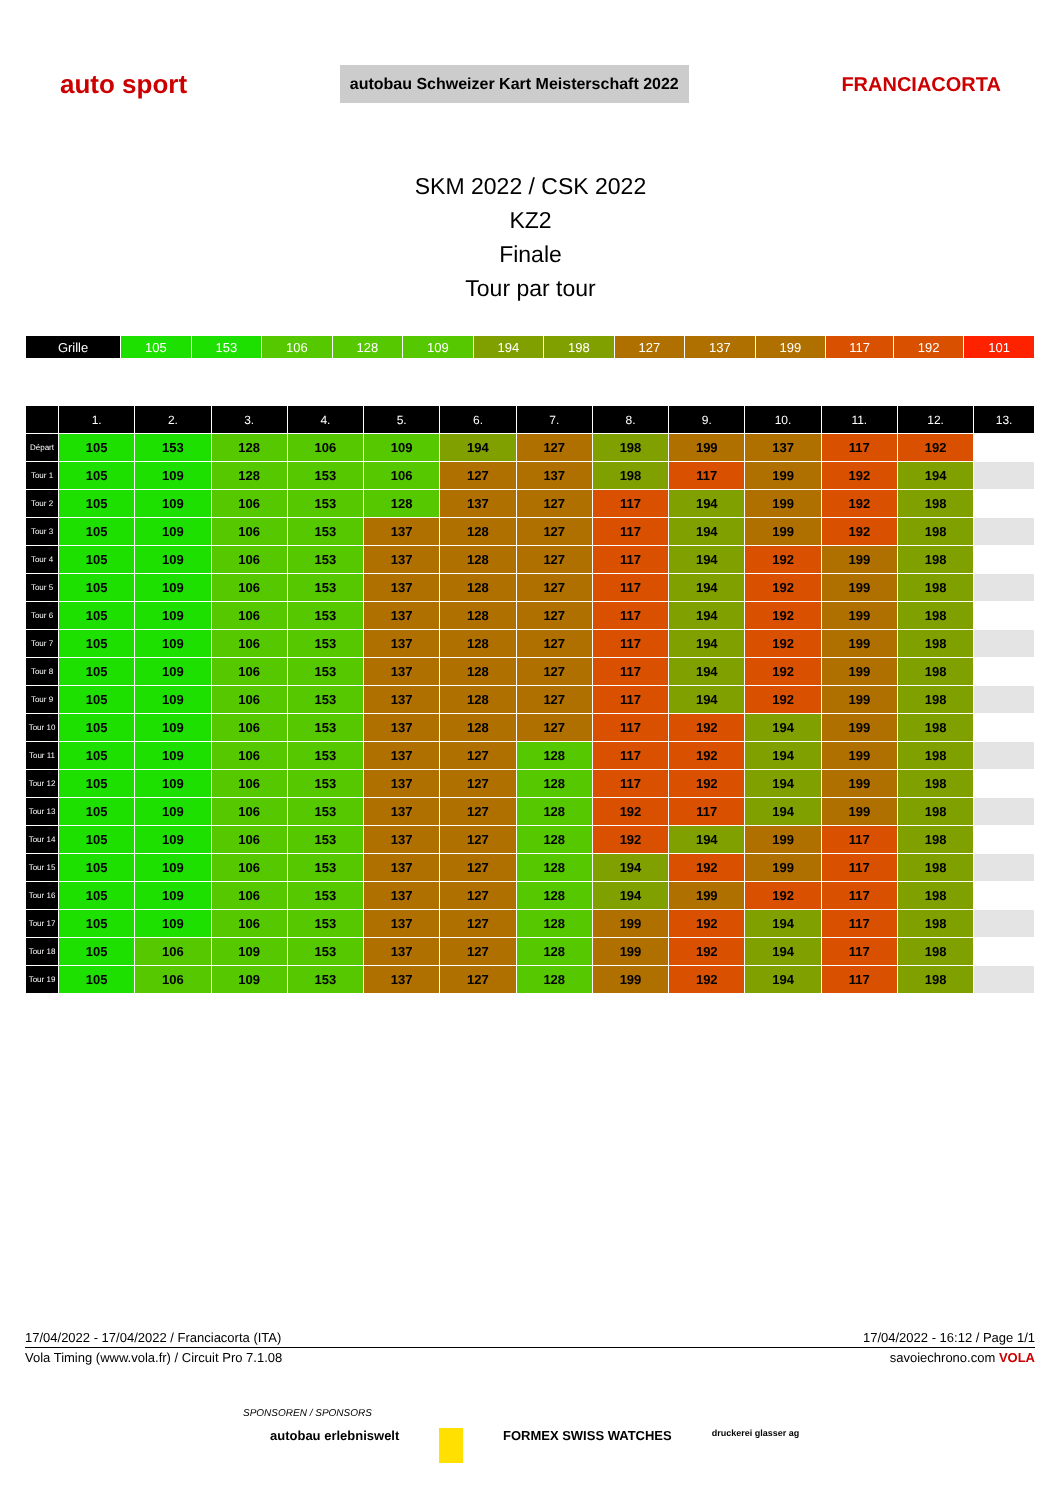auto sport autobau Schweizer Kart Meisterschaft 2022 FRANCIACORTA
SKM 2022 / CSK 2022
KZ2
Finale
Tour par tour
| Grille | 105 | 153 | 106 | 128 | 109 | 194 | 198 | 127 | 137 | 199 | 117 | 192 | 101 |
| | 1. | 2. | 3. | 4. | 5. | 6. | 7. | 8. | 9. | 10. | 11. | 12. | 13. |
| --- | --- | --- | --- | --- | --- | --- | --- | --- | --- | --- | --- | --- | --- |
| Départ | 105 | 153 | 128 | 106 | 109 | 194 | 127 | 198 | 199 | 137 | 117 | 192 | |
| Tour 1 | 105 | 109 | 128 | 153 | 106 | 127 | 137 | 198 | 117 | 199 | 192 | 194 | |
| Tour 2 | 105 | 109 | 106 | 153 | 128 | 137 | 127 | 117 | 194 | 199 | 192 | 198 | |
| Tour 3 | 105 | 109 | 106 | 153 | 137 | 128 | 127 | 117 | 194 | 199 | 192 | 198 | |
| Tour 4 | 105 | 109 | 106 | 153 | 137 | 128 | 127 | 117 | 194 | 192 | 199 | 198 | |
| Tour 5 | 105 | 109 | 106 | 153 | 137 | 128 | 127 | 117 | 194 | 192 | 199 | 198 | |
| Tour 6 | 105 | 109 | 106 | 153 | 137 | 128 | 127 | 117 | 194 | 192 | 199 | 198 | |
| Tour 7 | 105 | 109 | 106 | 153 | 137 | 128 | 127 | 117 | 194 | 192 | 199 | 198 | |
| Tour 8 | 105 | 109 | 106 | 153 | 137 | 128 | 127 | 117 | 194 | 192 | 199 | 198 | |
| Tour 9 | 105 | 109 | 106 | 153 | 137 | 128 | 127 | 117 | 194 | 192 | 199 | 198 | |
| Tour 10 | 105 | 109 | 106 | 153 | 137 | 128 | 127 | 117 | 192 | 194 | 199 | 198 | |
| Tour 11 | 105 | 109 | 106 | 153 | 137 | 127 | 128 | 117 | 192 | 194 | 199 | 198 | |
| Tour 12 | 105 | 109 | 106 | 153 | 137 | 127 | 128 | 117 | 192 | 194 | 199 | 198 | |
| Tour 13 | 105 | 109 | 106 | 153 | 137 | 127 | 128 | 192 | 117 | 194 | 199 | 198 | |
| Tour 14 | 105 | 109 | 106 | 153 | 137 | 127 | 128 | 192 | 194 | 199 | 117 | 198 | |
| Tour 15 | 105 | 109 | 106 | 153 | 137 | 127 | 128 | 194 | 192 | 199 | 117 | 198 | |
| Tour 16 | 105 | 109 | 106 | 153 | 137 | 127 | 128 | 194 | 199 | 192 | 117 | 198 | |
| Tour 17 | 105 | 109 | 106 | 153 | 137 | 127 | 128 | 199 | 192 | 194 | 117 | 198 | |
| Tour 18 | 105 | 106 | 109 | 153 | 137 | 127 | 128 | 199 | 192 | 194 | 117 | 198 | |
| Tour 19 | 105 | 106 | 109 | 153 | 137 | 127 | 128 | 199 | 192 | 194 | 117 | 198 | |
17/04/2022 - 17/04/2022 / Franciacorta (ITA) 17/04/2022 - 16:12 / Page 1/1
Vola Timing (www.vola.fr) / Circuit Pro 7.1.08 savoiechrono.com VOLA
SPONSOREN / SPONSORS
autobau erlebniswelt FORMEX SWISS WATCHES druckerei glasser ag